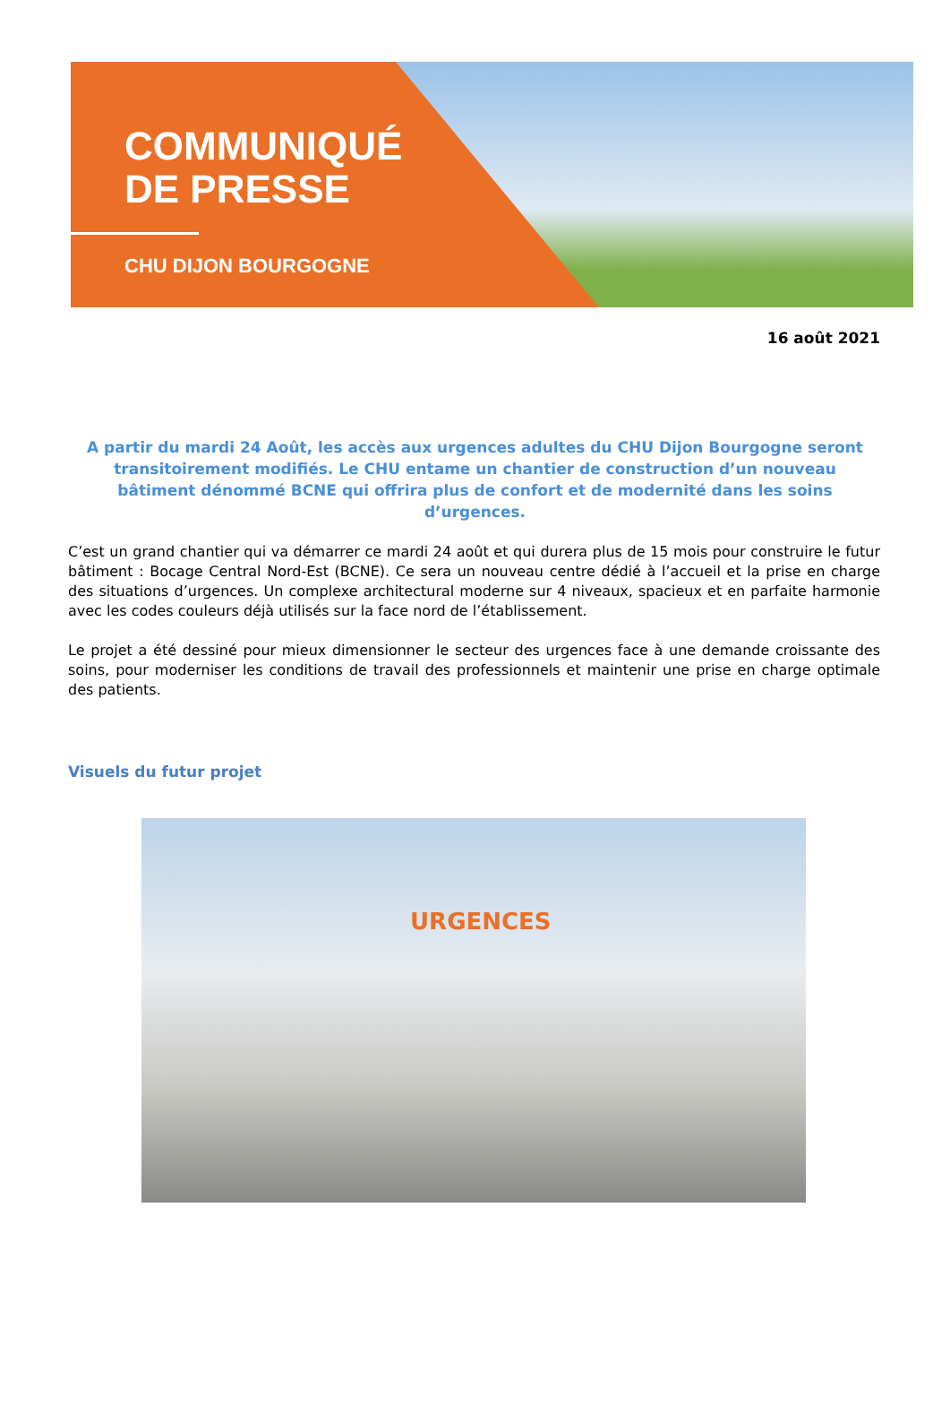COMMUNIQUÉ
DE PRESSE
CHU DIJON BOURGOGNE
16 août 2021
A partir du mardi 24 Août, les accès aux urgences adultes du CHU Dijon Bourgogne seront transitoirement modifiés. Le CHU entame un chantier de construction d’un nouveau bâtiment dénommé BCNE qui offrira plus de confort et de modernité dans les soins d’urgences.
C’est un grand chantier qui va démarrer ce mardi 24 août et qui durera plus de 15 mois pour construire le futur bâtiment : Bocage Central Nord-Est (BCNE). Ce sera un nouveau centre dédié à l’accueil et la prise en charge des situations d’urgences. Un complexe architectural moderne sur 4 niveaux, spacieux et en parfaite harmonie avec les codes couleurs déjà utilisés sur la face nord de l’établissement.
Le projet a été dessiné pour mieux dimensionner le secteur des urgences face à une demande croissante des soins, pour moderniser les conditions de travail des professionnels et maintenir une prise en charge optimale des patients.
Visuels du futur projet
URGENCES